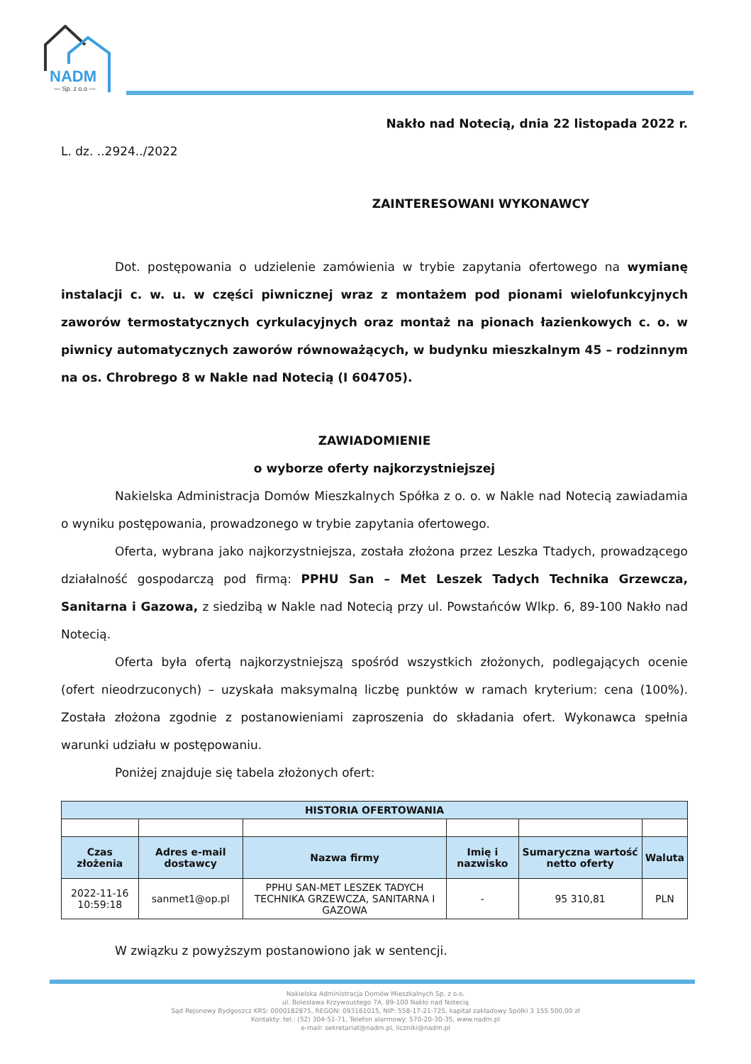NADM
— Sp. z o.o —
Nakło nad Notecią, dnia 22 listopada 2022 r.
L. dz. ..2924../2022
ZAINTERESOWANI WYKONAWCY
Dot. postępowania o udzielenie zamówienia w trybie zapytania ofertowego na wymianę instalacji c. w. u. w części piwnicznej wraz z montażem pod pionami wielofunkcyjnych zaworów termostatycznych cyrkulacyjnych oraz montaż na pionach łazienkowych c. o. w piwnicy automatycznych zaworów równoważących, w budynku mieszkalnym 45 – rodzinnym na os. Chrobrego 8 w Nakle nad Notecią (I 604705).
ZAWIADOMIENIE
o wyborze oferty najkorzystniejszej
Nakielska Administracja Domów Mieszkalnych Spółka z o. o. w Nakle nad Notecią zawiadamia o wyniku postępowania, prowadzonego w trybie zapytania ofertowego.
Oferta, wybrana jako najkorzystniejsza, została złożona przez Leszka Ttadych, prowadzącego działalność gospodarczą pod firmą: PPHU San – Met Leszek Tadych Technika Grzewcza, Sanitarna i Gazowa, z siedzibą w Nakle nad Notecią przy ul. Powstańców Wlkp. 6, 89-100 Nakło nad Notecią.
Oferta była ofertą najkorzystniejszą spośród wszystkich złożonych, podlegających ocenie (ofert nieodrzuconych) – uzyskała maksymalną liczbę punktów w ramach kryterium: cena (100%). Została złożona zgodnie z postanowieniami zaproszenia do składania ofert. Wykonawca spełnia warunki udziału w postępowaniu.
Poniżej znajduje się tabela złożonych ofert:
| HISTORIA OFERTOWANIA | | | | | |
| --- | --- | --- | --- | --- | --- |
| Czas złożenia | Adres e-mail dostawcy | Nazwa firmy | Imię i nazwisko | Sumaryczna wartość netto oferty | Waluta |
| 2022-11-16 10:59:18 | sanmet1@op.pl | PPHU SAN-MET LESZEK TADYCH TECHNIKA GRZEWCZA, SANITARNA I GAZOWA | - | 95 310,81 | PLN |
W związku z powyższym postanowiono jak w sentencji.
Nakielska Administracja Domów Mieszkalnych Sp. z o.o.
ul. Bolesława Krzywoustego 7A, 89-100 Nakło nad Notecią
Sąd Rejonowy Bydgoszcz KRS: 0000182875, REGON: 093161015, NIP: 558-17-21-725, kapitał zakładowy Spółki 3 155 500,00 zł
Kontakty: tel.: (52) 304-51-71, Telefon alarmowy: 570-20-30-35, www.nadm.pl
e-mail: sekretariat@nadm.pl, liczniki@nadm.pl